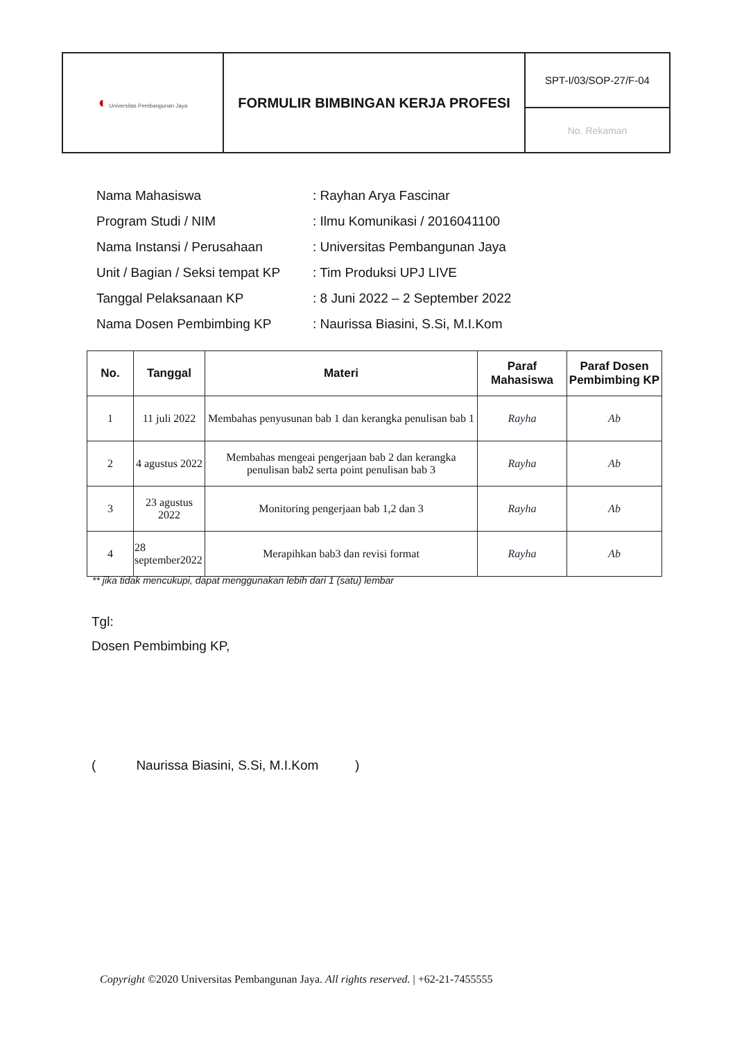| ◐ Universitas Pembangunan Jaya | FORMULIR BIMBINGAN KERJA PROFESI | SPT-I/03/SOP-27/F-04 |
| | | No. Rekaman |
| Nama Mahasiswa | : Rayhan Arya Fascinar |
| Program Studi / NIM | : Ilmu Komunikasi / 2016041100 |
| Nama Instansi / Perusahaan | : Universitas Pembangunan Jaya |
| Unit / Bagian / Seksi tempat KP | : Tim Produksi UPJ LIVE |
| Tanggal Pelaksanaan KP | : 8 Juni 2022 – 2 September 2022 |
| Nama Dosen Pembimbing KP | : Naurissa Biasini, S.Si, M.I.Kom |
| No. | Tanggal | Materi | Paraf Mahasiswa | Paraf Dosen Pembimbing KP |
| --- | --- | --- | --- | --- |
| 1 | 11 juli 2022 | Membahas penyusunan bab 1 dan kerangka penulisan bab 1 | Rayha | Ab |
| 2 | 4 agustus 2022 | Membahas mengeai pengerjaan bab 2 dan kerangka penulisan bab2 serta point penulisan bab 3 | Rayha | Ab |
| 3 | 23 agustus 2022 | Monitoring pengerjaan bab 1,2 dan 3 | Rayha | Ab |
| 4 | 28 september2022 | Merapihkan bab3 dan revisi format | Rayha | Ab |
** jika tidak mencukupi, dapat menggunakan lebih dari 1 (satu) lembar
Tgl:
Dosen Pembimbing KP,
( Naurissa Biasini, S.Si, M.I.Kom )
Copyright ©2020 Universitas Pembangunan Jaya. All rights reserved. | +62-21-7455555